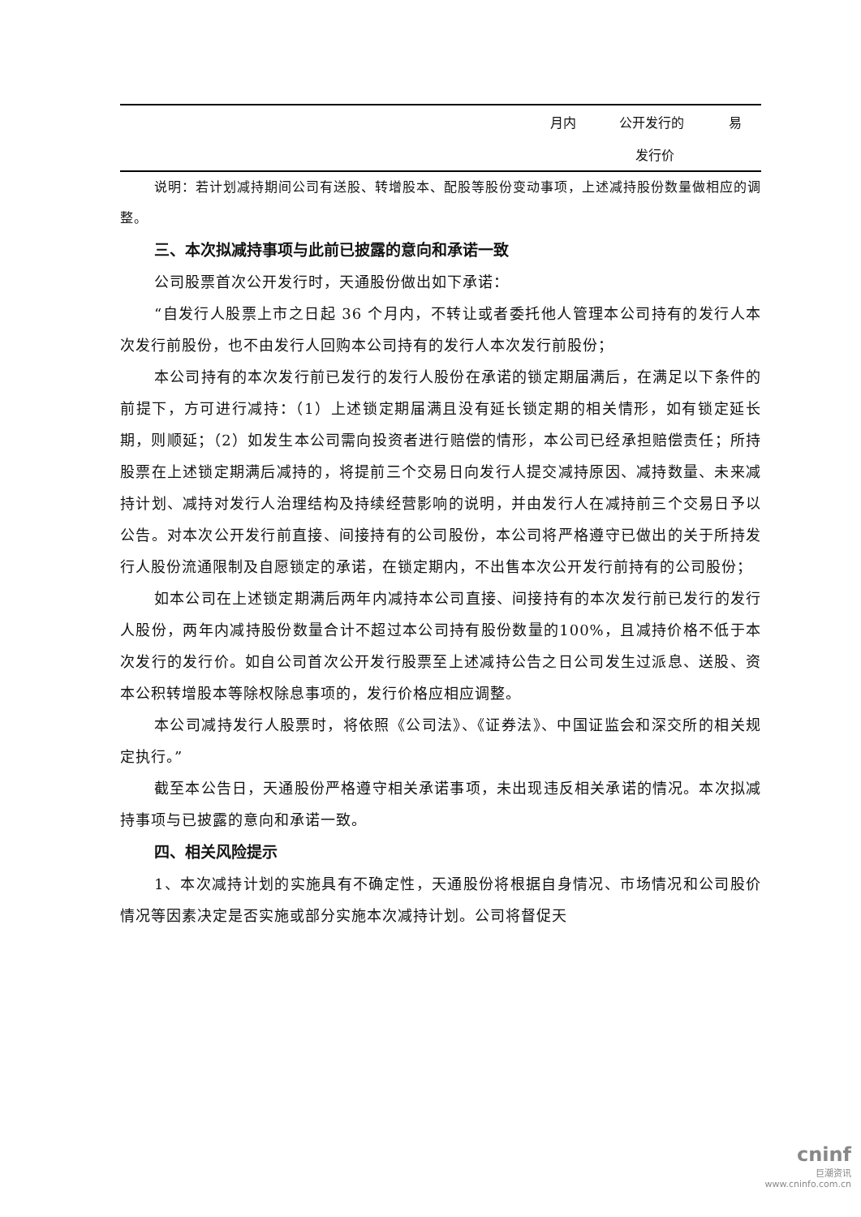| | 月内 | 公开发行的 | 易 |
| | | 发行价 | |
说明：若计划减持期间公司有送股、转增股本、配股等股份变动事项，上述减持股份数量做相应的调整。
三、本次拟减持事项与此前已披露的意向和承诺一致
公司股票首次公开发行时，天通股份做出如下承诺：
“自发行人股票上市之日起 36 个月内，不转让或者委托他人管理本公司持有的发行人本次发行前股份，也不由发行人回购本公司持有的发行人本次发行前股份；
本公司持有的本次发行前已发行的发行人股份在承诺的锁定期届满后，在满足以下条件的前提下，方可进行减持：（1）上述锁定期届满且没有延长锁定期的相关情形，如有锁定延长期，则顺延；（2）如发生本公司需向投资者进行赔偿的情形，本公司已经承担赔偿责任；所持股票在上述锁定期满后减持的，将提前三个交易日向发行人提交减持原因、减持数量、未来减持计划、减持对发行人治理结构及持续经营影响的说明，并由发行人在减持前三个交易日予以公告。对本次公开发行前直接、间接持有的公司股份，本公司将严格遵守已做出的关于所持发行人股份流通限制及自愿锁定的承诺，在锁定期内，不出售本次公开发行前持有的公司股份；
如本公司在上述锁定期满后两年内减持本公司直接、间接持有的本次发行前已发行的发行人股份，两年内减持股份数量合计不超过本公司持有股份数量的100%，且减持价格不低于本次发行的发行价。如自公司首次公开发行股票至上述减持公告之日公司发生过派息、送股、资本公积转增股本等除权除息事项的，发行价格应相应调整。
本公司减持发行人股票时，将依照《公司法》、《证券法》、中国证监会和深交所的相关规定执行。”
截至本公告日，天通股份严格遵守相关承诺事项，未出现违反相关承诺的情况。本次拟减持事项与已披露的意向和承诺一致。
四、相关风险提示
1、本次减持计划的实施具有不确定性，天通股份将根据自身情况、市场情况和公司股价情况等因素决定是否实施或部分实施本次减持计划。公司将督促天
cninf
巨潮资讯
www.cninfo.com.cn